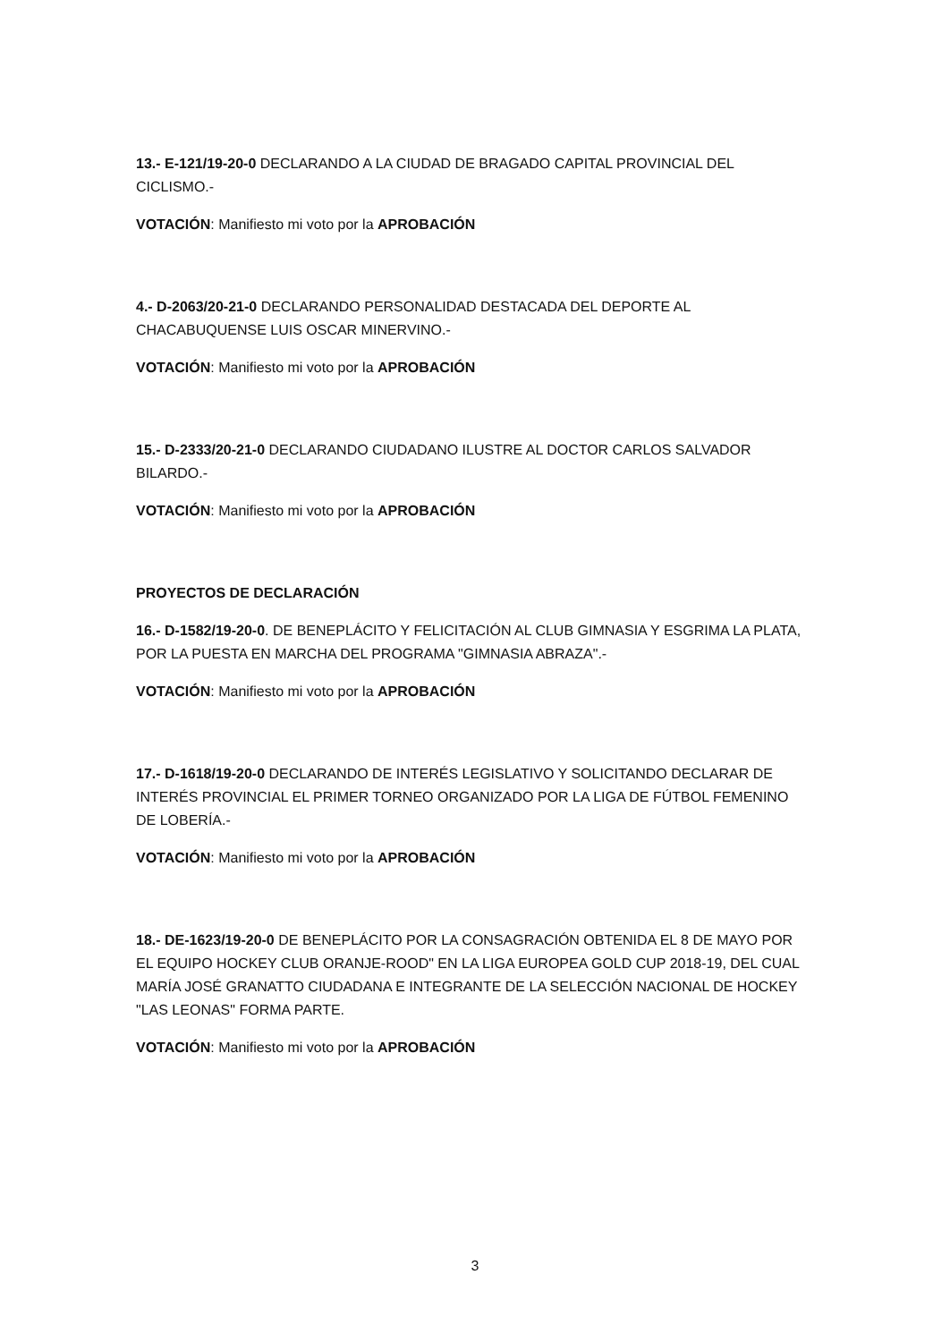13.- E-121/19-20-0 DECLARANDO A LA CIUDAD DE BRAGADO CAPITAL PROVINCIAL DEL CICLISMO.-
VOTACIÓN: Manifiesto mi voto por la APROBACIÓN
4.- D-2063/20-21-0 DECLARANDO PERSONALIDAD DESTACADA DEL DEPORTE AL CHACABUQUENSE LUIS OSCAR MINERVINO.-
VOTACIÓN: Manifiesto mi voto por la APROBACIÓN
15.- D-2333/20-21-0 DECLARANDO CIUDADANO ILUSTRE AL DOCTOR CARLOS SALVADOR BILARDO.-
VOTACIÓN: Manifiesto mi voto por la APROBACIÓN
PROYECTOS DE DECLARACIÓN
16.- D-1582/19-20-0. DE BENEPLÁCITO Y FELICITACIÓN AL CLUB GIMNASIA Y ESGRIMA LA PLATA, POR LA PUESTA EN MARCHA DEL PROGRAMA "GIMNASIA ABRAZA".-
VOTACIÓN: Manifiesto mi voto por la APROBACIÓN
17.- D-1618/19-20-0 DECLARANDO DE INTERÉS LEGISLATIVO Y SOLICITANDO DECLARAR DE INTERÉS PROVINCIAL EL PRIMER TORNEO ORGANIZADO POR LA LIGA DE FÚTBOL FEMENINO DE LOBERÍA.-
VOTACIÓN: Manifiesto mi voto por la APROBACIÓN
18.- DE-1623/19-20-0 DE BENEPLÁCITO POR LA CONSAGRACIÓN OBTENIDA EL 8 DE MAYO POR EL EQUIPO HOCKEY CLUB ORANJE-ROOD" EN LA LIGA EUROPEA GOLD CUP 2018-19, DEL CUAL MARÍA JOSÉ GRANATTO CIUDADANA E INTEGRANTE DE LA SELECCIÓN NACIONAL DE HOCKEY "LAS LEONAS" FORMA PARTE.
VOTACIÓN: Manifiesto mi voto por la APROBACIÓN
3